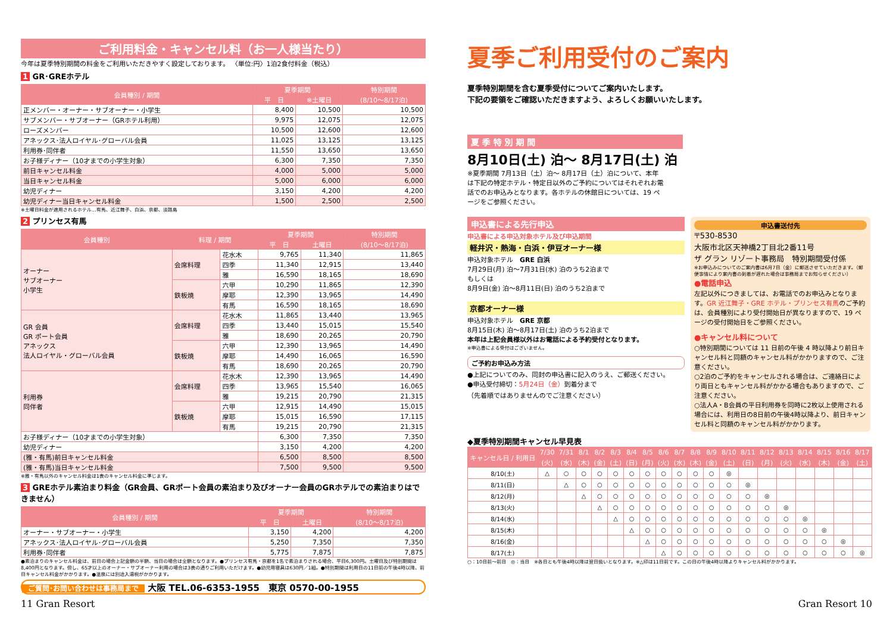ご利用料金・キャンセル料（お一人様当たり）
今年は夏季特別期間の料金をご利用いただきやすく設定しております。 〈単位:円〉1泊2食付料金（税込）
1 GR･GREホテル
| 会員種別 / 期間 | 夏季期間 | | 特別期間 |
| --- | --- | --- | --- |
| | 平 日 | ※土曜日 | (8/10〜8/17泊) |
| 正メンバー・オーナー・サブオーナー・小学生 | 8,400 | 10,500 | 10,500 |
| サブメンバー・サブオーナー（GRホテル利用） | 9,975 | 12,075 | 12,075 |
| ローズメンバー | 10,500 | 12,600 | 12,600 |
| アネックス･法人ロイヤル･グローバル会員 | 11,025 | 13,125 | 13,125 |
| 利用券･同伴者 | 11,550 | 13,650 | 13,650 |
| お子様ディナー（10才までの小学生対象） | 6,300 | 7,350 | 7,350 |
| 前日キャンセル料金 | 4,000 | 5,000 | 5,000 |
| 当日キャンセル料金 | 5,000 | 6,000 | 6,000 |
| 幼児ディナー | 3,150 | 4,200 | 4,200 |
| 幼児ディナー当日キャンセル料金 | 1,500 | 2,500 | 2,500 |
※土曜日料金が適用されるホテル…有馬、近江舞子、白浜、京都、淡路島
2 プリンセス有馬
| 会員種別 | 料理 / 期間 | | 夏季期間 | | 特別期間 |
| --- | --- | --- | --- | --- | --- |
| | | | 平 日 | 土曜日 | (8/10〜8/17泊) |
| オーナー サブオーナー 小学生 | 会席料理 | 花水木 | 9,765 | 11,340 | 11,865 |
| | | 四季 | 11,340 | 12,915 | 13,440 |
| | | 雅 | 16,590 | 18,165 | 18,690 |
| | 鉄板焼 | 六甲 | 10,290 | 11,865 | 12,390 |
| | | 摩耶 | 12,390 | 13,965 | 14,490 |
| | | 有馬 | 16,590 | 18,165 | 18,690 |
| GR 会員 GR ポート会員 アネックス 法人ロイヤル・グローバル会員 | 会席料理 | 花水木 | 11,865 | 13,440 | 13,965 |
| | | 四季 | 13,440 | 15,015 | 15,540 |
| | | 雅 | 18,690 | 20,265 | 20,790 |
| | 鉄板焼 | 六甲 | 12,390 | 13,965 | 14,490 |
| | | 摩耶 | 14,490 | 16,065 | 16,590 |
| | | 有馬 | 18,690 | 20,265 | 20,790 |
| 利用券 同伴者 | 会席料理 | 花水木 | 12,390 | 13,965 | 14,490 |
| | | 四季 | 13,965 | 15,540 | 16,065 |
| | | 雅 | 19,215 | 20,790 | 21,315 |
| | 鉄板焼 | 六甲 | 12,915 | 14,490 | 15,015 |
| | | 摩耶 | 15,015 | 16,590 | 17,115 |
| | | 有馬 | 19,215 | 20,790 | 21,315 |
| お子様ディナー（10才までの小学生対象） | | | 6,300 | 7,350 | 7,350 |
| 幼児ディナー | | | 3,150 | 4,200 | 4,200 |
| (雅・有馬)前日キャンセル料金 | | | 6,500 | 8,500 | 8,500 |
| (雅・有馬)当日キャンセル料金 | | | 7,500 | 9,500 | 9,500 |
※雅・有馬以外のキャンセル料金は1表のキャンセル料金に準じます。
3 GREホテル素泊まり料金（GR会員、GRポート会員の素泊まり及びオーナー会員のGRホテルでの素泊まりはできません）
| 会員種別 / 期間 | 夏季期間 | | 特別期間 |
| --- | --- | --- | --- |
| | 平 日 | 土曜日 | (8/10〜8/17泊) |
| オーナー・サブオーナー・小学生 | 3,150 | 4,200 | 4,200 |
| アネックス･法人ロイヤル･グローバル会員 | 5,250 | 7,350 | 7,350 |
| 利用券･同伴者 | 5,775 | 7,875 | 7,875 |
●素泊まりのキャンセル料金は、前日の場合上記金額の半額、当日の場合は全額となります。●プリンセス有馬・京都を1名で素泊まりされる場合、平日6,300円。土曜日及び特別期間は8,400円となります。但し、65才以上のオーナー・サブオーナー利用の場合は3表の通りご利用いただけます。●幼児用寝具は630円／1組。●特別期間は利用日の11日前の午後4時以降、前日キャンセル料金がかかります。●温泉には別途入湯税がかかります。
ご質問･お問い合わせは事務局まで 大阪 TEL.06-6353-1955　東京 0570-00-1955
夏季ご利用受付のご案内
夏季特別期間を含む夏季受付についてご案内いたします。
下記の要領をご確認いただきますよう、よろしくお願いいたします。
夏 季 特 別 期 間
8月10日(土) 泊〜 8月17日(土) 泊
※夏季期間 7月13日（土）泊〜 8月17日（土）泊について、本年は下記の特定ホテル・特定日以外のご予約についてはそれぞれお電話でのお申込みとなります。各ホテルの休館日については、19 ページをご参照ください。
申込書による先行申込
申込書による申込対象ホテル及び申込期間
軽井沢・熱海・白浜・伊豆オーナー様
申込対象ホテル　GRE 白浜
7月29日(月) 泊〜7月31日(水) 泊のうち2泊まで
もしくは
8月9日(金) 泊〜8月11日(日) 泊のうち2泊まで
京都オーナー様
申込対象ホテル　GRE 京都
8月15日(木) 泊〜8月17日(土) 泊のうち2泊まで
本年は上記会員様以外はお電話による予約受付となります。
※申込書による受付はございません。
ご予約お申込み方法
●上記についてのみ、同封の申込書に記入のうえ、ご郵送ください。
●申込受付締切：5月24日（金）到着分まで
（先着順ではありませんのでご注意ください）
申込書送付先
〒530-8530
大阪市北区天神橋2丁目北2番11号
ザ グラン リゾート事務局　特別期間受付係
※お申込みについてのご案内書は6月7日（金）に郵送させていただきます。（郵便事情により案内書の到着が遅れた場合は事務局までお知らせください）
●電話申込
左記以外につきましては、お電話でのお申込みとなります。GR 近江舞子・GRE ホテル・プリンセス有馬のご予約は、会員種別により受付開始日が異なりますので、19 ページの受付開始日をご参照ください。
●キャンセル料について
○特別期間については 11 日前の午後 4 時以降より前日キャンセル料と同額のキャンセル料がかかりますので、ご注意ください。
○2泊のご予約をキャンセルされる場合は、ご連絡日により両日ともキャンセル料がかかる場合もありますので、ご注意ください。
○法人A・B会員の平日利用券を同時に2枚以上使用される場合には、利用日の8日前の午後4時以降より、前日キャンセル料と同額のキャンセル料がかかります。
◆夏季特別期間キャンセル早見表
| キャンセル日 / 利用日 | 7/30 | 7/31 | 8/1 | 8/2 | 8/3 | 8/4 | 8/5 | 8/6 | 8/7 | 8/8 | 8/9 | 8/10 | 8/11 | 8/12 | 8/13 | 8/14 | 8/15 | 8/16 | 8/17 |
| --- | --- | --- | --- | --- | --- | --- | --- | --- | --- | --- | --- | --- | --- | --- | --- | --- | --- | --- | --- |
| | (火) | (水) | (木) | (金) | (土) | (日) | (月) | (火) | (水) | (木) | (金) | (土) | (日) | (月) | (火) | (水) | (木) | (金) | (土) |
| 8/10(土) | △ | ○ | ○ | ○ | ○ | ○ | ○ | ○ | ○ | ○ | ○ | ◎ | | | | | | | |
| 8/11(日) | | △ | ○ | ○ | ○ | ○ | ○ | ○ | ○ | ○ | ○ | ○ | ◎ | | | | | | |
| 8/12(月) | | | △ | ○ | ○ | ○ | ○ | ○ | ○ | ○ | ○ | ○ | ○ | ◎ | | | | | |
| 8/13(火) | | | | △ | ○ | ○ | ○ | ○ | ○ | ○ | ○ | ○ | ○ | ○ | ◎ | | | | |
| 8/14(水) | | | | | △ | ○ | ○ | ○ | ○ | ○ | ○ | ○ | ○ | ○ | ○ | ◎ | | | |
| 8/15(木) | | | | | | △ | ○ | ○ | ○ | ○ | ○ | ○ | ○ | ○ | ○ | ○ | ◎ | | |
| 8/16(金) | | | | | | | △ | ○ | ○ | ○ | ○ | ○ | ○ | ○ | ○ | ○ | ○ | ◎ | |
| 8/17(土) | | | | | | | | △ | ○ | ○ | ○ | ○ | ○ | ○ | ○ | ○ | ○ | ○ | ◎ |
○：10日前〜前日　◎：当日　※各日とも午後4時以降は翌日扱いとなります。※△印は11日前です。この日の午後4時以降よりキャンセル料がかかります。
11 Gran Resort Gran Resort 10